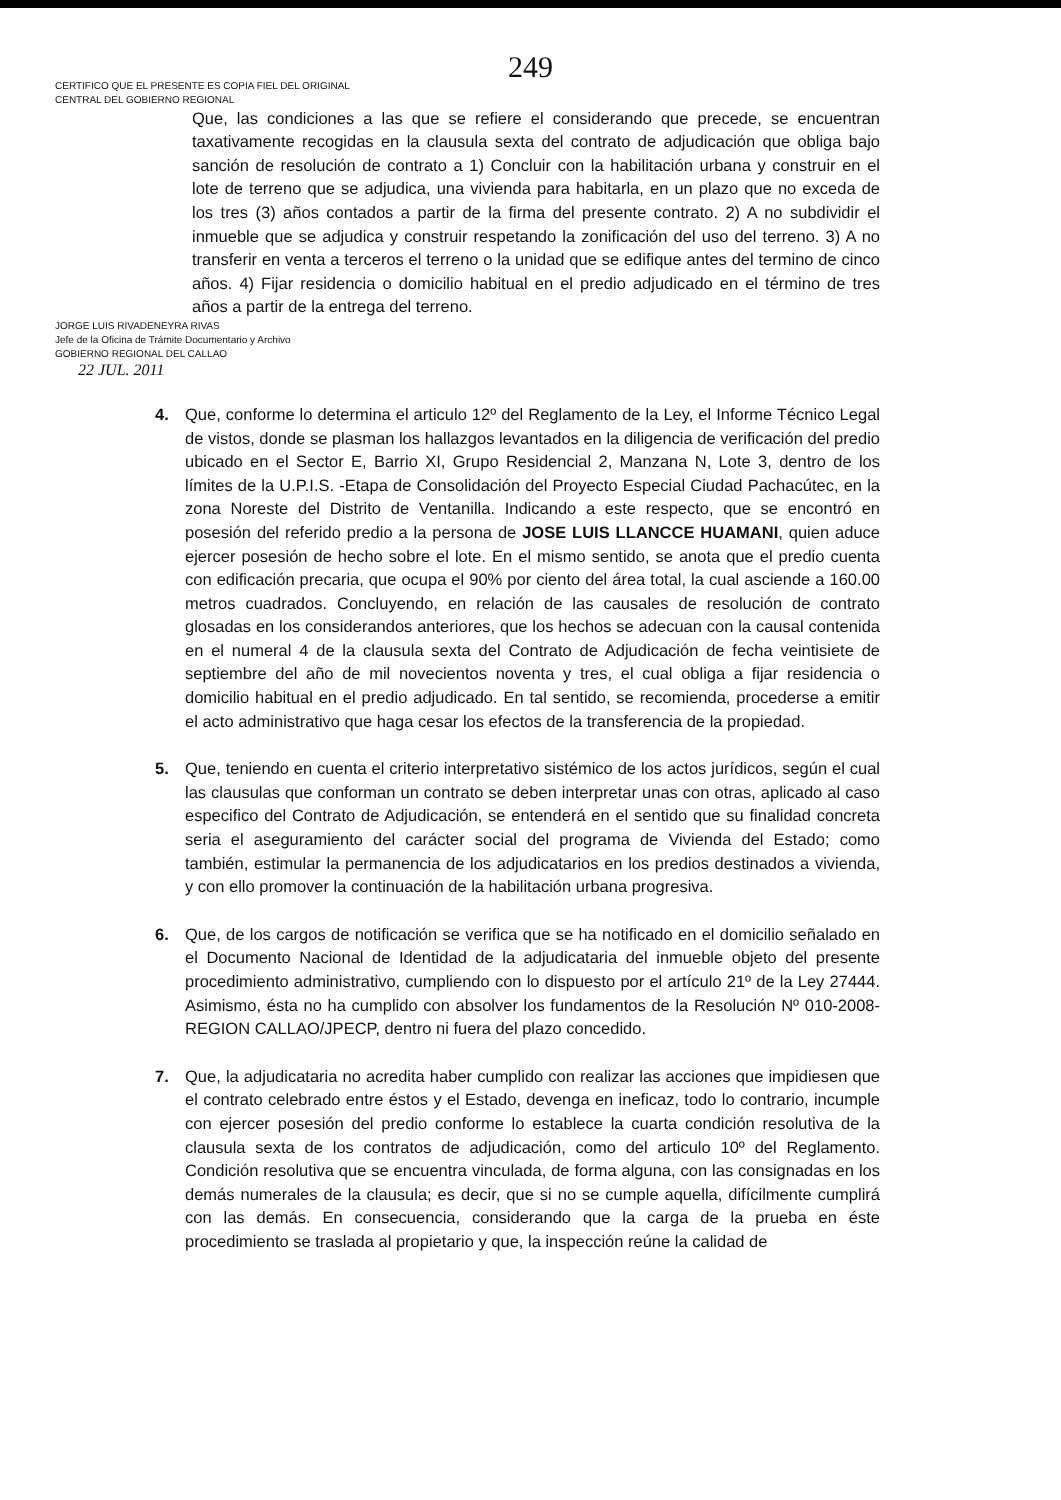249
CERTIFICO QUE EL PRESENTE ES COPIA FIEL DEL ORIGINAL
CENTRAL DEL GOBIERNO REGIONAL
Que, las condiciones a las que se refiere el considerando que precede, se encuentran taxativamente recogidas en la clausula sexta del contrato de adjudicación que obliga bajo sanción de resolución de contrato a 1) Concluir con la habilitación urbana y construir en el lote de terreno que se adjudica, una vivienda para habitarla, en un plazo que no exceda de los tres (3) años contados a partir de la firma del presente contrato. 2) A no subdividir el inmueble que se adjudica y construir respetando la zonificación del uso del terreno. 3) A no transferir en venta a terceros el terreno o la unidad que se edifique antes del termino de cinco años. 4) Fijar residencia o domicilio habitual en el predio adjudicado en el término de tres años a partir de la entrega del terreno.
JORGE LUIS RIVADENEYRA RIVAS
Jefe de la Oficina de Trámite Documentario y Archivo
GOBIERNO REGIONAL DEL CALLAO
22 JUL. 2011
4. Que, conforme lo determina el articulo 12º del Reglamento de la Ley, el Informe Técnico Legal de vistos, donde se plasman los hallazgos levantados en la diligencia de verificación del predio ubicado en el Sector E, Barrio XI, Grupo Residencial 2, Manzana N, Lote 3, dentro de los límites de la U.P.I.S. -Etapa de Consolidación del Proyecto Especial Ciudad Pachacútec, en la zona Noreste del Distrito de Ventanilla. Indicando a este respecto, que se encontró en posesión del referido predio a la persona de JOSE LUIS LLANCCE HUAMANI, quien aduce ejercer posesión de hecho sobre el lote. En el mismo sentido, se anota que el predio cuenta con edificación precaria, que ocupa el 90% por ciento del área total, la cual asciende a 160.00 metros cuadrados. Concluyendo, en relación de las causales de resolución de contrato glosadas en los considerandos anteriores, que los hechos se adecuan con la causal contenida en el numeral 4 de la clausula sexta del Contrato de Adjudicación de fecha veintisiete de septiembre del año de mil novecientos noventa y tres, el cual obliga a fijar residencia o domicilio habitual en el predio adjudicado. En tal sentido, se recomienda, procederse a emitir el acto administrativo que haga cesar los efectos de la transferencia de la propiedad.
5. Que, teniendo en cuenta el criterio interpretativo sistémico de los actos jurídicos, según el cual las clausulas que conforman un contrato se deben interpretar unas con otras, aplicado al caso especifico del Contrato de Adjudicación, se entenderá en el sentido que su finalidad concreta seria el aseguramiento del carácter social del programa de Vivienda del Estado; como también, estimular la permanencia de los adjudicatarios en los predios destinados a vivienda, y con ello promover la continuación de la habilitación urbana progresiva.
6. Que, de los cargos de notificación se verifica que se ha notificado en el domicilio señalado en el Documento Nacional de Identidad de la adjudicataria del inmueble objeto del presente procedimiento administrativo, cumpliendo con lo dispuesto por el artículo 21º de la Ley 27444. Asimismo, ésta no ha cumplido con absolver los fundamentos de la Resolución Nº 010-2008-REGION CALLAO/JPECP, dentro ni fuera del plazo concedido.
7. Que, la adjudicataria no acredita haber cumplido con realizar las acciones que impidiesen que el contrato celebrado entre éstos y el Estado, devenga en ineficaz, todo lo contrario, incumple con ejercer posesión del predio conforme lo establece la cuarta condición resolutiva de la clausula sexta de los contratos de adjudicación, como del articulo 10º del Reglamento. Condición resolutiva que se encuentra vinculada, de forma alguna, con las consignadas en los demás numerales de la clausula; es decir, que si no se cumple aquella, difícilmente cumplirá con las demás. En consecuencia, considerando que la carga de la prueba en éste procedimiento se traslada al propietario y que, la inspección reúne la calidad de